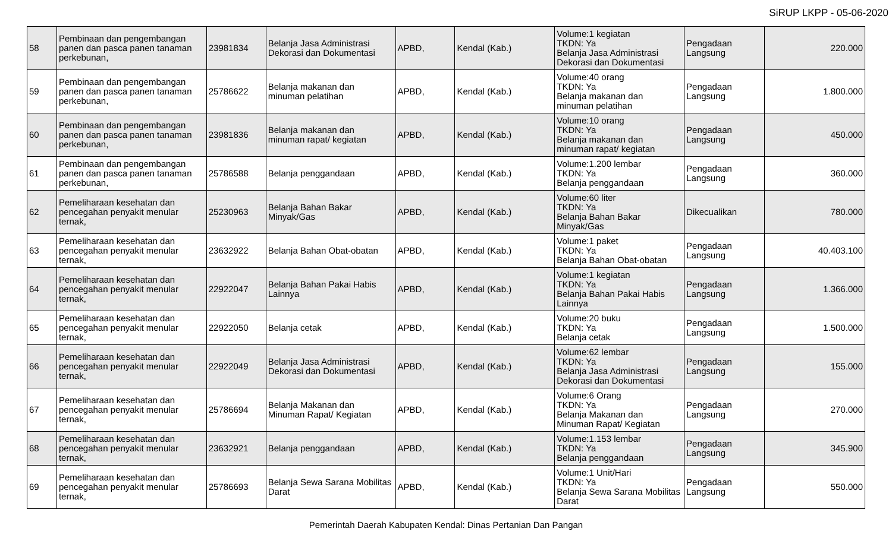SiRUP LKPP - 05-06-2020
| 58 | Pembinaan dan pengembangan panen dan pasca panen tanaman perkebunan, | 23981834 | Belanja Jasa Administrasi Dekorasi dan Dokumentasi | APBD, | Kendal (Kab.) | Volume:1 kegiatan TKDN: Ya Belanja Jasa Administrasi Dekorasi dan Dokumentasi | Pengadaan Langsung | 220.000 |
| 59 | Pembinaan dan pengembangan panen dan pasca panen tanaman perkebunan, | 25786622 | Belanja makanan dan minuman pelatihan | APBD, | Kendal (Kab.) | Volume:40 orang TKDN: Ya Belanja makanan dan minuman pelatihan | Pengadaan Langsung | 1.800.000 |
| 60 | Pembinaan dan pengembangan panen dan pasca panen tanaman perkebunan, | 23981836 | Belanja makanan dan minuman rapat/ kegiatan | APBD, | Kendal (Kab.) | Volume:10 orang TKDN: Ya Belanja makanan dan minuman rapat/ kegiatan | Pengadaan Langsung | 450.000 |
| 61 | Pembinaan dan pengembangan panen dan pasca panen tanaman perkebunan, | 25786588 | Belanja penggandaan | APBD, | Kendal (Kab.) | Volume:1.200 lembar TKDN: Ya Belanja penggandaan | Pengadaan Langsung | 360.000 |
| 62 | Pemeliharaan kesehatan dan pencegahan penyakit menular ternak, | 25230963 | Belanja Bahan Bakar Minyak/Gas | APBD, | Kendal (Kab.) | Volume:60 liter TKDN: Ya Belanja Bahan Bakar Minyak/Gas | Dikecualikan | 780.000 |
| 63 | Pemeliharaan kesehatan dan pencegahan penyakit menular ternak, | 23632922 | Belanja Bahan Obat-obatan | APBD, | Kendal (Kab.) | Volume:1 paket TKDN: Ya Belanja Bahan Obat-obatan | Pengadaan Langsung | 40.403.100 |
| 64 | Pemeliharaan kesehatan dan pencegahan penyakit menular ternak, | 22922047 | Belanja Bahan Pakai Habis Lainnya | APBD, | Kendal (Kab.) | Volume:1 kegiatan TKDN: Ya Belanja Bahan Pakai Habis Lainnya | Pengadaan Langsung | 1.366.000 |
| 65 | Pemeliharaan kesehatan dan pencegahan penyakit menular ternak, | 22922050 | Belanja cetak | APBD, | Kendal (Kab.) | Volume:20 buku TKDN: Ya Belanja cetak | Pengadaan Langsung | 1.500.000 |
| 66 | Pemeliharaan kesehatan dan pencegahan penyakit menular ternak, | 22922049 | Belanja Jasa Administrasi Dekorasi dan Dokumentasi | APBD, | Kendal (Kab.) | Volume:62 lembar TKDN: Ya Belanja Jasa Administrasi Dekorasi dan Dokumentasi | Pengadaan Langsung | 155.000 |
| 67 | Pemeliharaan kesehatan dan pencegahan penyakit menular ternak, | 25786694 | Belanja Makanan dan Minuman Rapat/ Kegiatan | APBD, | Kendal (Kab.) | Volume:6 Orang TKDN: Ya Belanja Makanan dan Minuman Rapat/ Kegiatan | Pengadaan Langsung | 270.000 |
| 68 | Pemeliharaan kesehatan dan pencegahan penyakit menular ternak, | 23632921 | Belanja penggandaan | APBD, | Kendal (Kab.) | Volume:1.153 lembar TKDN: Ya Belanja penggandaan | Pengadaan Langsung | 345.900 |
| 69 | Pemeliharaan kesehatan dan pencegahan penyakit menular ternak, | 25786693 | Belanja Sewa Sarana Mobilitas Darat | APBD, | Kendal (Kab.) | Volume:1 Unit/Hari TKDN: Ya Belanja Sewa Sarana Mobilitas Darat | Pengadaan Langsung | 550.000 |
Pemerintah Daerah Kabupaten Kendal: Dinas Pertanian Dan Pangan